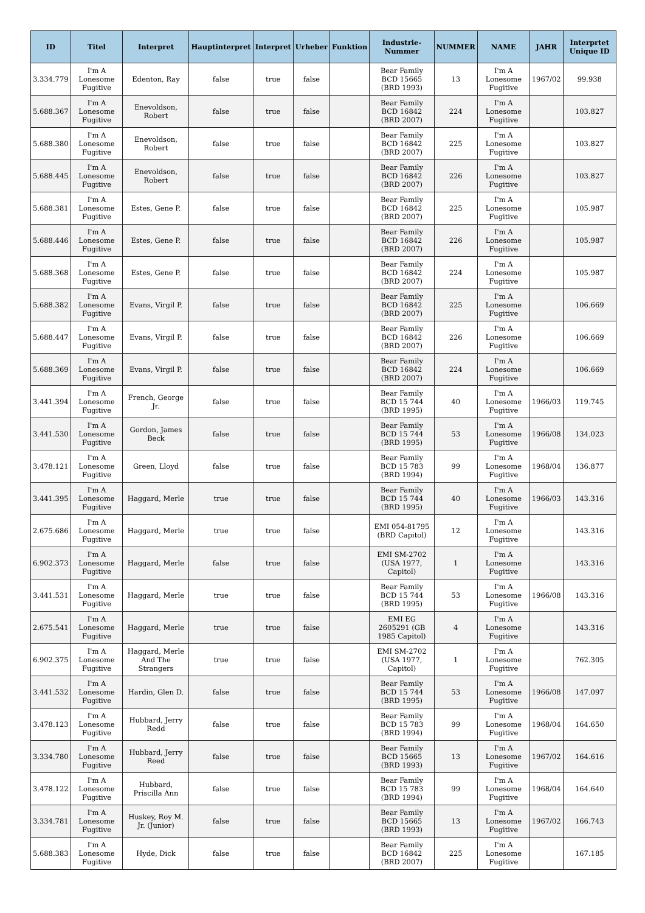| ID | Titel | Interpret | Hauptinterpret | Interpret | Urheber | Funktion | Industrie-Nummer | NUMMER | NAME | JAHR | Interprtet Unique ID |
| --- | --- | --- | --- | --- | --- | --- | --- | --- | --- | --- | --- |
| 3.334.779 | I'm A Lonesome Fugitive | Edenton, Ray | false | true | false | | Bear Family BCD 15665 (BRD 1993) | 13 | I'm A Lonesome Fugitive | 1967/02 | 99.938 |
| 5.688.367 | I'm A Lonesome Fugitive | Enevoldson, Robert | false | true | false | | Bear Family BCD 16842 (BRD 2007) | 224 | I'm A Lonesome Fugitive | | 103.827 |
| 5.688.380 | I'm A Lonesome Fugitive | Enevoldson, Robert | false | true | false | | Bear Family BCD 16842 (BRD 2007) | 225 | I'm A Lonesome Fugitive | | 103.827 |
| 5.688.445 | I'm A Lonesome Fugitive | Enevoldson, Robert | false | true | false | | Bear Family BCD 16842 (BRD 2007) | 226 | I'm A Lonesome Fugitive | | 103.827 |
| 5.688.381 | I'm A Lonesome Fugitive | Estes, Gene P. | false | true | false | | Bear Family BCD 16842 (BRD 2007) | 225 | I'm A Lonesome Fugitive | | 105.987 |
| 5.688.446 | I'm A Lonesome Fugitive | Estes, Gene P. | false | true | false | | Bear Family BCD 16842 (BRD 2007) | 226 | I'm A Lonesome Fugitive | | 105.987 |
| 5.688.368 | I'm A Lonesome Fugitive | Estes, Gene P. | false | true | false | | Bear Family BCD 16842 (BRD 2007) | 224 | I'm A Lonesome Fugitive | | 105.987 |
| 5.688.382 | I'm A Lonesome Fugitive | Evans, Virgil P. | false | true | false | | Bear Family BCD 16842 (BRD 2007) | 225 | I'm A Lonesome Fugitive | | 106.669 |
| 5.688.447 | I'm A Lonesome Fugitive | Evans, Virgil P. | false | true | false | | Bear Family BCD 16842 (BRD 2007) | 226 | I'm A Lonesome Fugitive | | 106.669 |
| 5.688.369 | I'm A Lonesome Fugitive | Evans, Virgil P. | false | true | false | | Bear Family BCD 16842 (BRD 2007) | 224 | I'm A Lonesome Fugitive | | 106.669 |
| 3.441.394 | I'm A Lonesome Fugitive | French, George Jr. | false | true | false | | Bear Family BCD 15 744 (BRD 1995) | 40 | I'm A Lonesome Fugitive | 1966/03 | 119.745 |
| 3.441.530 | I'm A Lonesome Fugitive | Gordon, James Beck | false | true | false | | Bear Family BCD 15 744 (BRD 1995) | 53 | I'm A Lonesome Fugitive | 1966/08 | 134.023 |
| 3.478.121 | I'm A Lonesome Fugitive | Green, Lloyd | false | true | false | | Bear Family BCD 15 783 (BRD 1994) | 99 | I'm A Lonesome Fugitive | 1968/04 | 136.877 |
| 3.441.395 | I'm A Lonesome Fugitive | Haggard, Merle | true | true | false | | Bear Family BCD 15 744 (BRD 1995) | 40 | I'm A Lonesome Fugitive | 1966/03 | 143.316 |
| 2.675.686 | I'm A Lonesome Fugitive | Haggard, Merle | true | true | false | | EMI 054-81795 (BRD Capitol) | 12 | I'm A Lonesome Fugitive | | 143.316 |
| 6.902.373 | I'm A Lonesome Fugitive | Haggard, Merle | false | true | false | | EMI SM-2702 (USA 1977, Capitol) | 1 | I'm A Lonesome Fugitive | | 143.316 |
| 3.441.531 | I'm A Lonesome Fugitive | Haggard, Merle | true | true | false | | Bear Family BCD 15 744 (BRD 1995) | 53 | I'm A Lonesome Fugitive | 1966/08 | 143.316 |
| 2.675.541 | I'm A Lonesome Fugitive | Haggard, Merle | true | true | false | | EMI EG 2605291 (GB 1985 Capitol) | 4 | I'm A Lonesome Fugitive | | 143.316 |
| 6.902.375 | I'm A Lonesome Fugitive | Haggard, Merle And The Strangers | true | true | false | | EMI SM-2702 (USA 1977, Capitol) | 1 | I'm A Lonesome Fugitive | | 762.305 |
| 3.441.532 | I'm A Lonesome Fugitive | Hardin, Glen D. | false | true | false | | Bear Family BCD 15 744 (BRD 1995) | 53 | I'm A Lonesome Fugitive | 1966/08 | 147.097 |
| 3.478.123 | I'm A Lonesome Fugitive | Hubbard, Jerry Redd | false | true | false | | Bear Family BCD 15 783 (BRD 1994) | 99 | I'm A Lonesome Fugitive | 1968/04 | 164.650 |
| 3.334.780 | I'm A Lonesome Fugitive | Hubbard, Jerry Reed | false | true | false | | Bear Family BCD 15665 (BRD 1993) | 13 | I'm A Lonesome Fugitive | 1967/02 | 164.616 |
| 3.478.122 | I'm A Lonesome Fugitive | Hubbard, Priscilla Ann | false | true | false | | Bear Family BCD 15 783 (BRD 1994) | 99 | I'm A Lonesome Fugitive | 1968/04 | 164.640 |
| 3.334.781 | I'm A Lonesome Fugitive | Huskey, Roy M. Jr. (Junior) | false | true | false | | Bear Family BCD 15665 (BRD 1993) | 13 | I'm A Lonesome Fugitive | 1967/02 | 166.743 |
| 5.688.383 | I'm A Lonesome Fugitive | Hyde, Dick | false | true | false | | Bear Family BCD 16842 (BRD 2007) | 225 | I'm A Lonesome Fugitive | | 167.185 |